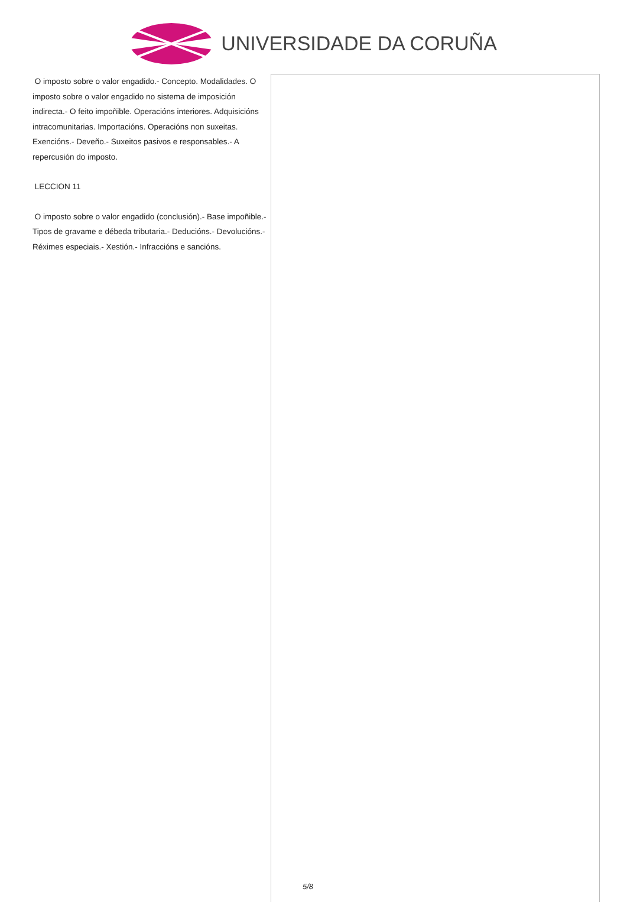UNIVERSIDADE DA CORUÑA
O imposto sobre o valor engadido.- Concepto. Modalidades. O imposto sobre o valor engadido no sistema de imposición indirecta.- O feito impoñible. Operacións interiores. Adquisicións intracomunitarias. Importacións. Operacións non suxeitas. Exencións.- Deveño.- Suxeitos pasivos e responsables.- A repercusión do imposto.
LECCION 11
O imposto sobre o valor engadido (conclusión).- Base impoñible.- Tipos de gravame e débeda tributaria.- Deducións.- Devolucións.- Réximes especiais.- Xestión.- Infraccións e sancións.
5/8